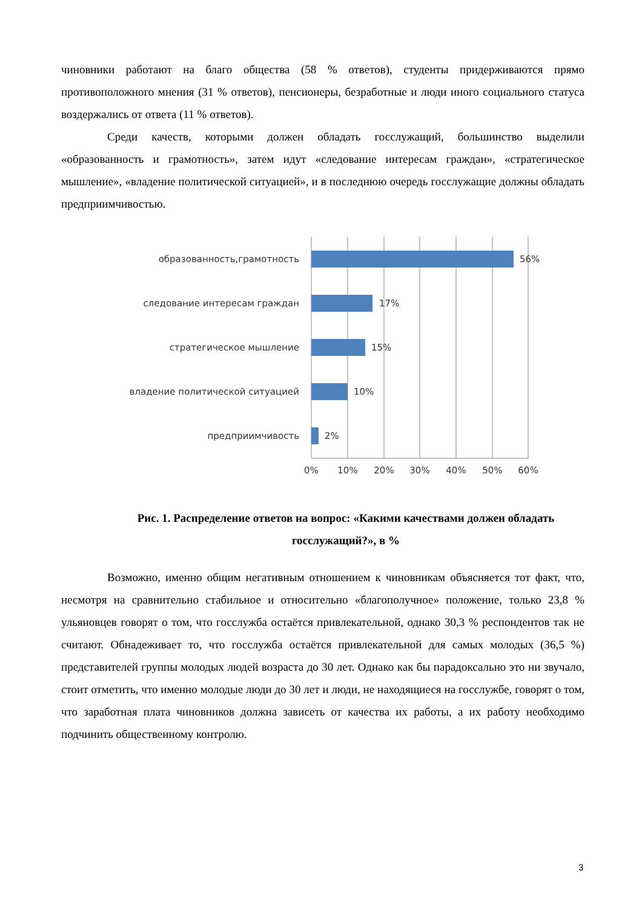чиновники работают на благо общества (58 % ответов), студенты придерживаются прямо противоположного мнения (31 % ответов), пенсионеры, безработные и люди иного социального статуса воздержались от ответа (11 % ответов).
Среди качеств, которыми должен обладать госслужащий, большинство выделили «образованность и грамотность», затем идут «следование интересам граждан», «стратегическое мышление», «владение политической ситуацией», и в последнюю очередь госслужащие должны обладать предприимчивостью.
образованность,грамотность
56%
следование интересам граждан
17%
стратегическое мышление
15%
владение политической ситуацией
10%
предприимчивость
2%
0%
10%
20%
30%
40%
50%
60%
Рис. 1. Распределение ответов на вопрос: «Какими качествами должен обладать госслужащий?», в %
Возможно, именно общим негативным отношением к чиновникам объясняется тот факт, что, несмотря на сравнительно стабильное и относительно «благополучное» положение, только 23,8 % ульяновцев говорят о том, что госслужба остаётся привлекательной, однако 30,3 % респондентов так не считают. Обнадеживает то, что госслужба остаётся привлекательной для самых молодых (36,5 %) представителей группы молодых людей возраста до 30 лет. Однако как бы парадоксально это ни звучало, стоит отметить, что именно молодые люди до 30 лет и люди, не находящиеся на госслужбе, говорят о том, что заработная плата чиновников должна зависеть от качества их работы, а их работу необходимо подчинить общественному контролю.
3